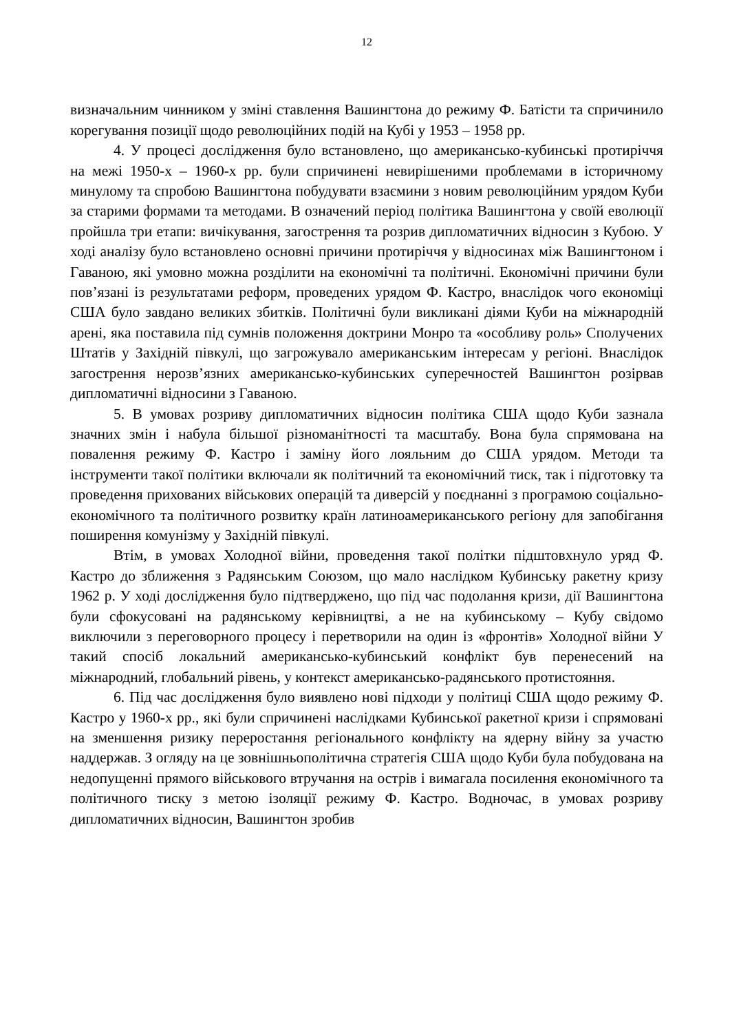12
визначальним чинником у зміні ставлення Вашингтона до режиму Ф. Батісти та спричинило корегування позиції щодо революційних подій на Кубі у 1953 – 1958 рр.
4. У процесі дослідження було встановлено, що американсько-кубинські протиріччя на межі 1950-х – 1960-х рр. були спричинені невирішеними проблемами в історичному минулому та спробою Вашингтона побудувати взаємини з новим революційним урядом Куби за старими формами та методами. В означений період політика Вашингтона у своїй еволюції пройшла три етапи: вичікування, загострення та розрив дипломатичних відносин з Кубою. У ході аналізу було встановлено основні причини протиріччя у відносинах між Вашингтоном і Гаваною, які умовно можна розділити на економічні та політичні. Економічні причини були пов’язані із результатами реформ, проведених урядом Ф. Кастро, внаслідок чого економіці США було завдано великих збитків. Політичні були викликані діями Куби на міжнародній арені, яка поставила під сумнів положення доктрини Монро та «особливу роль» Сполучених Штатів у Західній півкулі, що загрожувало американським інтересам у регіоні. Внаслідок загострення нерозв’язних американсько-кубинських суперечностей Вашингтон розірвав дипломатичні відносини з Гаваною.
5. В умовах розриву дипломатичних відносин політика США щодо Куби зазнала значних змін і набула більшої різноманітності та масштабу. Вона була спрямована на повалення режиму Ф. Кастро і заміну його лояльним до США урядом. Методи та інструменти такої політики включали як політичний та економічний тиск, так і підготовку та проведення прихованих військових операцій та диверсій у поєднанні з програмою соціально-економічного та політичного розвитку країн латиноамериканського регіону для запобігання поширення комунізму у Західній півкулі.
Втім, в умовах Холодної війни, проведення такої політки підштовхнуло уряд Ф. Кастро до зближення з Радянським Союзом, що мало наслідком Кубинську ракетну кризу 1962 р. У ході дослідження було підтверджено, що під час подолання кризи, дії Вашингтона були сфокусовані на радянському керівництві, а не на кубинському – Кубу свідомо виключили з переговорного процесу і перетворили на один із «фронтів» Холодної війни У такий спосіб локальний американсько-кубинський конфлікт був перенесений на міжнародний, глобальний рівень, у контекст американсько-радянського протистояння.
6. Під час дослідження було виявлено нові підходи у політиці США щодо режиму Ф. Кастро у 1960-х рр., які були спричинені наслідками Кубинської ракетної кризи і спрямовані на зменшення ризику переростання регіонального конфлікту на ядерну війну за участю наддержав. З огляду на це зовнішньополітична стратегія США щодо Куби була побудована на недопущенні прямого військового втручання на острів і вимагала посилення економічного та політичного тиску з метою ізоляції режиму Ф. Кастро. Водночас, в умовах розриву дипломатичних відносин, Вашингтон зробив